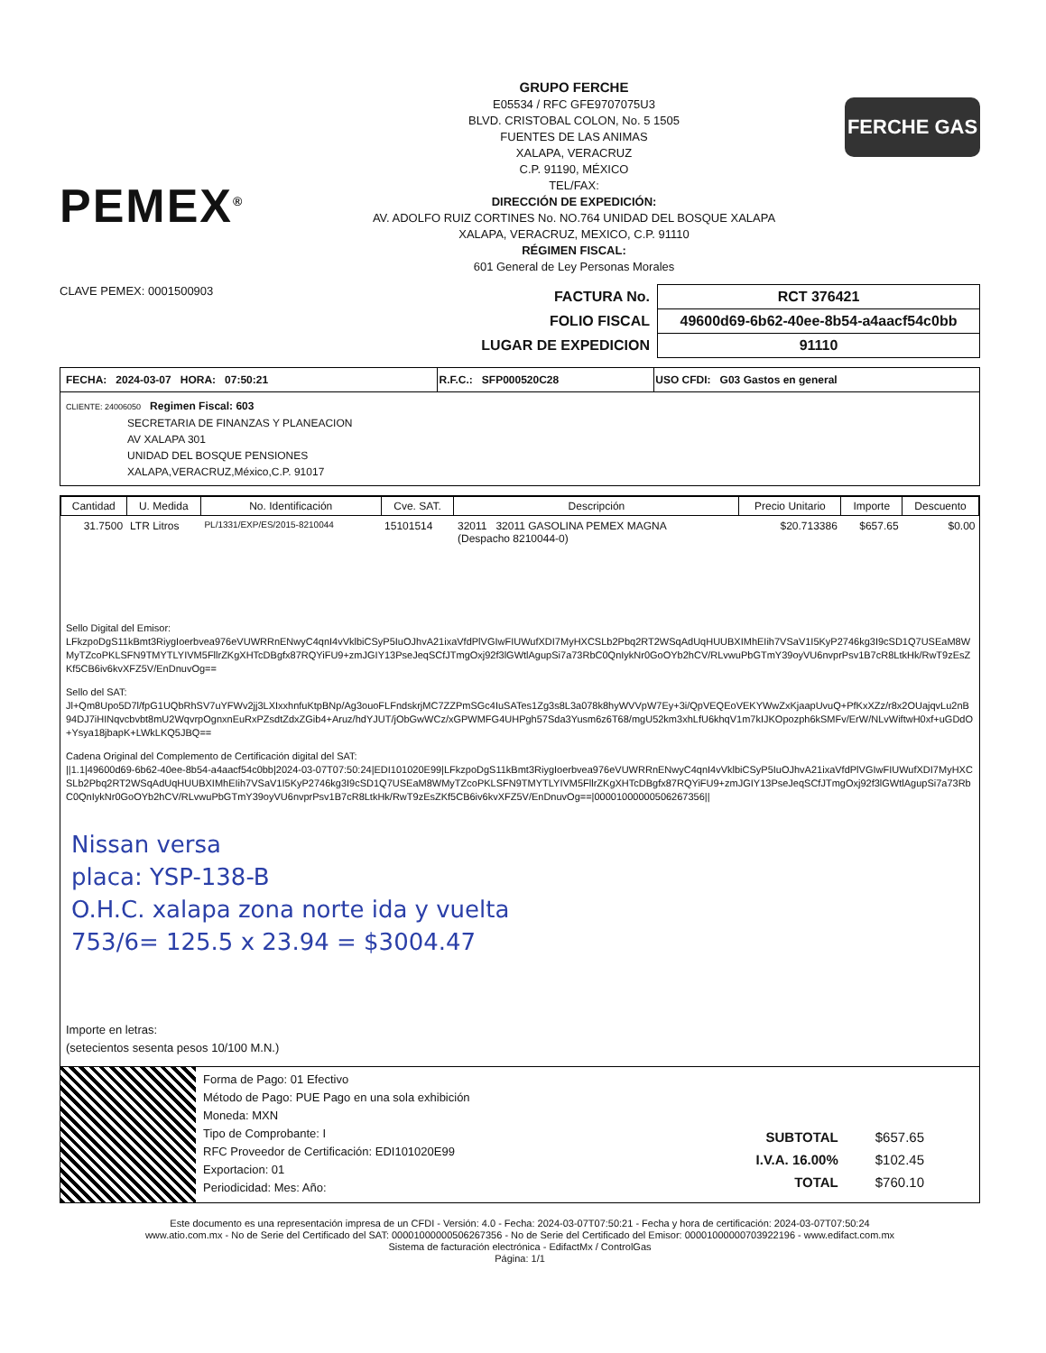PEMEX<sup>®</sup>
GRUPO FERCHE
E05534 / RFC GFE9707075U3
BLVD. CRISTOBAL COLON, No. 5 1505
FUENTES DE LAS ANIMAS
XALAPA, VERACRUZ
C.P. 91190, MÉXICO
TEL/FAX:
DIRECCIÓN DE EXPEDICIÓN:
AV. ADOLFO RUIZ CORTINES No. NO.764 UNIDAD DEL BOSQUE XALAPA
XALAPA, VERACRUZ, MEXICO, C.P. 91110
RÉGIMEN FISCAL:
601 General de Ley Personas Morales
FERCHE GAS
CLAVE PEMEX: 0001500903
| FACTURA No. | RCT 376421 |
| FOLIO FISCAL | 49600d69-6b62-40ee-8b54-a4aacf54c0bb |
| LUGAR DE EXPEDICION | 91110 |
| FECHA: 2024-03-07 HORA: 07:50:21 | R.F.C.: SFP000520C28 | USO CFDI: G03 Gastos en general |
CLIENTE: 24006050 Regimen Fiscal: 603
SECRETARIA DE FINANZAS Y PLANEACION
AV XALAPA 301
UNIDAD DEL BOSQUE PENSIONES
XALAPA,VERACRUZ,México,C.P. 91017
| Cantidad | U. Medida | No. Identificación | Cve. SAT. | Descripción | Precio Unitario | Importe | Descuento |
| --- | --- | --- | --- | --- | --- | --- | --- |
| 31.7500 | LTR Litros | PL/1331/EXP/ES/2015-8210044 | 15101514 | 32011 32011 GASOLINA PEMEX MAGNA (Despacho 8210044-0) | $20.713386 | $657.65 | $0.00 |
Sello Digital del Emisor:
LFkzpoDgS11kBmt3RiygIoerbvea976eVUWRRnENwyC4qnI4vVklbiCSyP5IuOJhvA21ixaVfdPlVGIwFIUWufXDI7MyHXCSLb2Pbq2RT2WSqAdUqHUUBXIMhEIih7VSaV1I5KyP2746kg3I9cSD1Q7USEaM8WMyTZcoPKLSFN9TMYTLYIVM5FllrZKgXHTcDBgfx87RQYiFU9+zmJGIY13PseJeqSCfJTmgOxj92f3lGWtlAgupSi7a73RbC0QnIykNr0GoOYb2hCV/RLvwuPbGTmY39oyVU6nvprPsv1B7cR8LtkHk/RwT9zEsZKf5CB6iv6kvXFZ5V/EnDnuvOg==
Sello del SAT:
Jl+Qm8Upo5D7l/fpG1UQbRhSV7uYFWv2jj3LXIxxhnfuKtpBNp/Ag3ouoFLFndskrjMC7ZZPmSGc4IuSATes1Zg3s8L3a078k8hyWVVpW7Ey+3i/QpVEQEoVEKYWwZxKjaapUvuQ+PfKxXZz/r8x2OUajqvLu2nB94DJ7iHINqvcbvbt8mU2WqvrpOgnxnEuRxPZsdtZdxZGib4+Aruz/hdYJUT/jObGwWCz/xGPWMFG4UHPgh57Sda3Yusm6z6T68/mgU52km3xhLfU6khqV1m7kIJKOpozph6kSMFv/ErW/NLvWiftwH0xf+uGDdO+Ysya18jbapK+LWkLKQ5JBQ==
Cadena Original del Complemento de Certificación digital del SAT:
||1.1|49600d69-6b62-40ee-8b54-a4aacf54c0bb|2024-03-07T07:50:24|EDI101020E99|LFkzpoDgS11kBmt3RiygIoerbvea976eVUWRRnENwyC4qnI4vVklbiCSyP5IuOJhvA21ixaVfdPlVGIwFIUWufXDI7MyHXCSLb2Pbq2RT2WSqAdUqHUUBXIMhEIih7VSaV1I5KyP2746kg3I9cSD1Q7USEaM8WMyTZcoPKLSFN9TMYTLYIVM5FllrZKgXHTcDBgfx87RQYiFU9+zmJGIY13PseJeqSCfJTmgOxj92f3lGWtlAgupSi7a73RbC0QnIykNr0GoOYb2hCV/RLvwuPbGTmY39oyVU6nvprPsv1B7cR8LtkHk/RwT9zEsZKf5CB6iv6kvXFZ5V/EnDnuvOg==|00001000000506267356||
Nissan versa
placa: YSP-138-B
O.H.C. xalapa zona norte ida y vuelta
753/6= 125.5 x 23.94 = $3004.47
Importe en letras:
(setecientos sesenta pesos 10/100 M.N.)
Forma de Pago: 01 Efectivo
Método de Pago: PUE Pago en una sola exhibición
Moneda: MXN
Tipo de Comprobante: I
RFC Proveedor de Certificación: EDI101020E99
Exportacion: 01
Periodicidad: Mes: Año:
| SUBTOTAL | $657.65 |
| I.V.A. 16.00% | $102.45 |
| TOTAL | $760.10 |
Este documento es una representación impresa de un CFDI - Versión: 4.0 - Fecha: 2024-03-07T07:50:21 - Fecha y hora de certificación: 2024-03-07T07:50:24
www.atio.com.mx - No de Serie del Certificado del SAT: 00001000000506267356 - No de Serie del Certificado del Emisor: 00001000000703922196 - www.edifact.com.mx
Sistema de facturación electrónica - EdifactMx / ControlGas
Página: 1/1